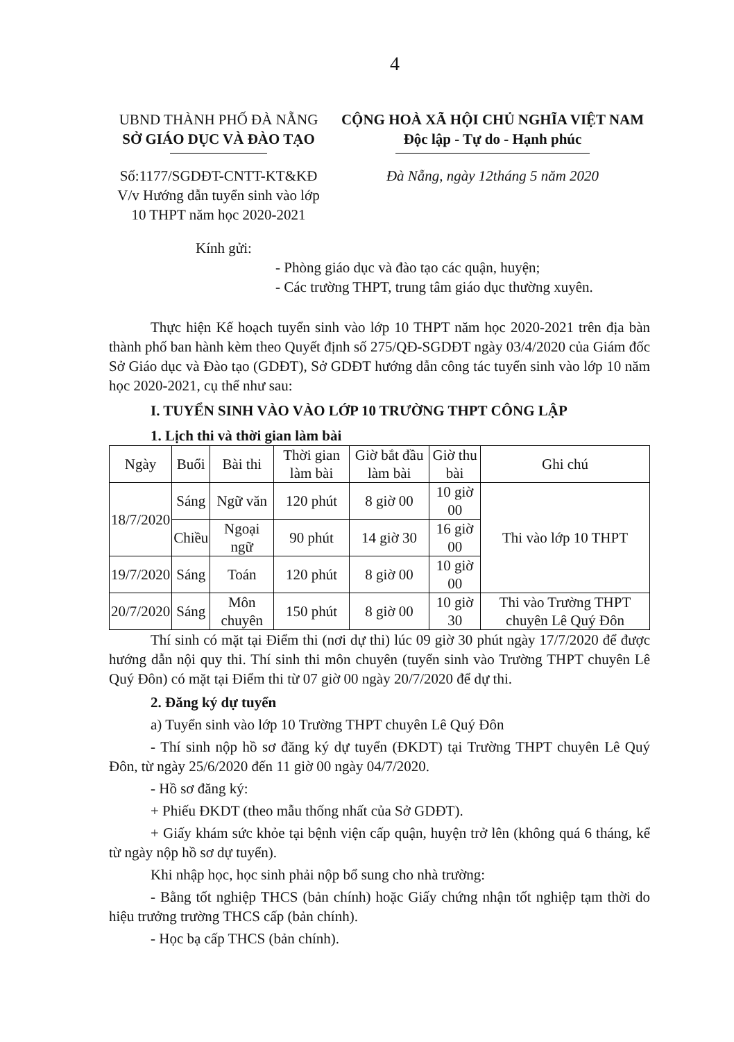4
UBND THÀNH PHỐ ĐÀ NẴNG
SỞ GIÁO DỤC VÀ ĐÀO TẠO
CỘNG HOÀ XÃ HỘI CHỦ NGHĨA VIỆT NAM
Độc lập - Tự do - Hạnh phúc
Số:1177/SGDĐT-CNTT-KT&KĐ
V/v Hướng dẫn tuyển sinh vào lớp
10 THPT năm học 2020-2021
Đà Nẵng, ngày 12tháng 5 năm 2020
Kính gửi:
- Phòng giáo dục và đào tạo các quận, huyện;
- Các trường THPT, trung tâm giáo dục thường xuyên.
Thực hiện Kế hoạch tuyển sinh vào lớp 10 THPT năm học 2020-2021 trên địa bàn thành phố ban hành kèm theo Quyết định số 275/QĐ-SGDĐT ngày 03/4/2020 của Giám đốc Sở Giáo dục và Đào tạo (GDĐT), Sở GDĐT hướng dẫn công tác tuyển sinh vào lớp 10 năm học 2020-2021, cụ thể như sau:
I. TUYỂN SINH VÀO VÀO LỚP 10 TRƯỜNG THPT CÔNG LẬP
1. Lịch thi và thời gian làm bài
| Ngày | Buổi | Bài thi | Thời gian làm bài | Giờ bắt đầu làm bài | Giờ thu bài | Ghi chú |
| --- | --- | --- | --- | --- | --- | --- |
| 18/7/2020 | Sáng | Ngữ văn | 120 phút | 8 giờ 00 | 10 giờ 00 | Thi vào lớp 10 THPT |
| | Chiều | Ngoại ngữ | 90 phút | 14 giờ 30 | 16 giờ 00 | |
| 19/7/2020 | Sáng | Toán | 120 phút | 8 giờ 00 | 10 giờ 00 | |
| 20/7/2020 | Sáng | Môn chuyên | 150 phút | 8 giờ 00 | 10 giờ 30 | Thi vào Trường THPT chuyên Lê Quý Đôn |
Thí sinh có mặt tại Điểm thi (nơi dự thi) lúc 09 giờ 30 phút ngày 17/7/2020 để được hướng dẫn nội quy thi. Thí sinh thi môn chuyên (tuyển sinh vào Trường THPT chuyên Lê Quý Đôn) có mặt tại Điểm thi từ 07 giờ 00 ngày 20/7/2020 để dự thi.
2. Đăng ký dự tuyển
a) Tuyển sinh vào lớp 10 Trường THPT chuyên Lê Quý Đôn
- Thí sinh nộp hồ sơ đăng ký dự tuyển (ĐKDT) tại Trường THPT chuyên Lê Quý Đôn, từ ngày 25/6/2020 đến 11 giờ 00 ngày 04/7/2020.
- Hồ sơ đăng ký:
+ Phiếu ĐKDT (theo mẫu thống nhất của Sở GDĐT).
+ Giấy khám sức khỏe tại bệnh viện cấp quận, huyện trở lên (không quá 6 tháng, kể từ ngày nộp hồ sơ dự tuyển).
Khi nhập học, học sinh phải nộp bổ sung cho nhà trường:
- Bằng tốt nghiệp THCS (bản chính) hoặc Giấy chứng nhận tốt nghiệp tạm thời do hiệu trưởng trường THCS cấp (bản chính).
- Học bạ cấp THCS (bản chính).